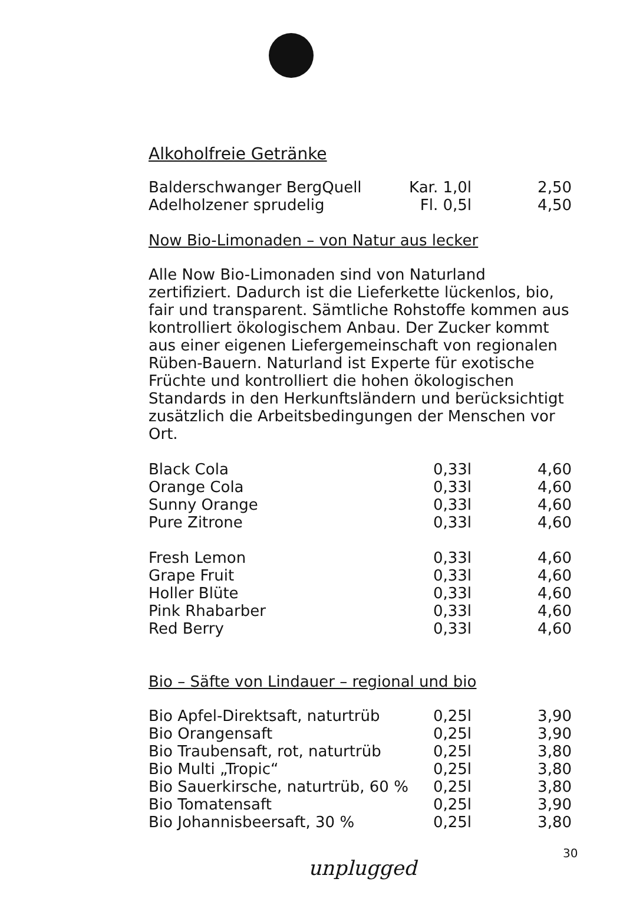Alkoholfreie Getränke
| Balderschwanger BergQuell | Kar. 1,0l | 2,50 |
| Adelholzener sprudelig | Fl. 0,5l | 4,50 |
Now Bio-Limonaden – von Natur aus lecker
Alle Now Bio-Limonaden sind von Naturland zertifiziert. Dadurch ist die Lieferkette lückenlos, bio, fair und transparent. Sämtliche Rohstoffe kommen aus kontrolliert ökologischem Anbau. Der Zucker kommt aus einer eigenen Liefergemeinschaft von regionalen Rüben-Bauern. Naturland ist Experte für exotische Früchte und kontrolliert die hohen ökologischen Standards in den Herkunftsländern und berücksichtigt zusätzlich die Arbeitsbedingungen der Menschen vor Ort.
| Black Cola | 0,33l | 4,60 |
| Orange Cola | 0,33l | 4,60 |
| Sunny Orange | 0,33l | 4,60 |
| Pure Zitrone | 0,33l | 4,60 |
| Fresh Lemon | 0,33l | 4,60 |
| Grape Fruit | 0,33l | 4,60 |
| Holler Blüte | 0,33l | 4,60 |
| Pink Rhabarber | 0,33l | 4,60 |
| Red Berry | 0,33l | 4,60 |
Bio – Säfte von Lindauer – regional und bio
| Bio Apfel-Direktsaft, naturtrüb | 0,25l | 3,90 |
| Bio Orangensaft | 0,25l | 3,90 |
| Bio Traubensaft, rot, naturtrüb | 0,25l | 3,80 |
| Bio Multi „Tropic“ | 0,25l | 3,80 |
| Bio Sauerkirsche, naturtrüb, 60 % | 0,25l | 3,80 |
| Bio Tomatensaft | 0,25l | 3,90 |
| Bio Johannisbeersaft, 30 % | 0,25l | 3,80 |
30
unplugged